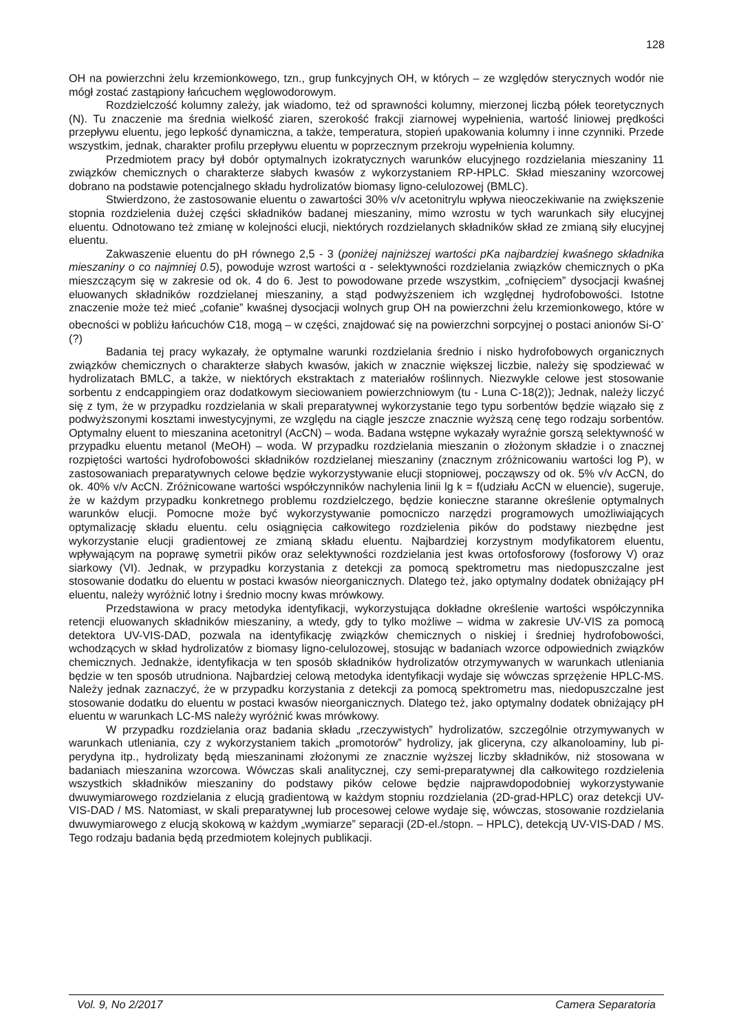128
OH na powierzchni żelu krzemionkowego, tzn., grup funkcyjnych OH, w których – ze względów sterycznych wodór nie mógł zostać zastąpiony łańcuchem węglowodorowym.
Rozdzielczość kolumny zależy, jak wiadomo, też od sprawności kolumny, mierzonej liczbą półek teoretycznych (N). Tu znaczenie ma średnia wielkość ziaren, szerokość frakcji ziarnowej wypełnienia, wartość liniowej prędkości przepływu eluentu, jego lepkość dynamiczna, a także, temperatura, stopień upakowania kolumny i inne czynniki. Przede wszystkim, jednak, charakter profilu przepływu eluentu w poprzecznym przekroju wypełnienia kolumny.
Przedmiotem pracy był dobór optymalnych izokratycznych warunków elucyjnego rozdzielania mieszaniny 11 związków chemicznych o charakterze słabych kwasów z wykorzystaniem RP-HPLC. Skład mieszaniny wzorcowej dobrano na podstawie potencjalnego składu hydrolizatów biomasy ligno-celulozowej (BMLC).
Stwierdzono, że zastosowanie eluentu o zawartości 30% v/v acetonitrylu wpływa nieoczekiwanie na zwiększenie stopnia rozdzielenia dużej części składników badanej mieszaniny, mimo wzrostu w tych warunkach siły elucyjnej eluentu. Odnotowano też zmianę w kolejności elucji, niektórych rozdzielanych składników skład ze zmianą siły elucyjnej eluentu.
Zakwaszenie eluentu do pH równego 2,5 - 3 (poniżej najniższej wartości pKa najbardziej kwaśnego składnika mieszaniny o co najmniej 0.5), powoduje wzrost wartości α - selektywności rozdzielania związków chemicznych o pKa mieszczącym się w zakresie od ok. 4 do 6. Jest to powodowane przede wszystkim, „cofnięciem” dysocjacji kwaśnej eluowanych składników rozdzielanej mieszaniny, a stąd podwyższeniem ich względnej hydrofobowości. Istotne znaczenie może też mieć „cofanie” kwaśnej dysocjacji wolnych grup OH na powierzchni żelu krzemionkowego, które w obecności w pobliżu łańcuchów C18, mogą – w części, znajdować się na powierzchni sorpcyjnej o postaci anionów Si-O<sup>-</sup> (?)
Badania tej pracy wykazały, że optymalne warunki rozdzielania średnio i nisko hydrofobowych organicznych związków chemicznych o charakterze słabych kwasów, jakich w znacznie większej liczbie, należy się spodziewać w hydrolizatach BMLC, a także, w niektórych ekstraktach z materiałów roślinnych. Niezwykle celowe jest stosowanie sorbentu z endcappingiem oraz dodatkowym sieciowaniem powierzchniowym (tu - Luna C-18(2)); Jednak, należy liczyć się z tym, że w przypadku rozdzielania w skali preparatywnej wykorzystanie tego typu sorbentów będzie wiązało się z podwyższonymi kosztami inwestycyjnymi, ze względu na ciągle jeszcze znacznie wyższą cenę tego rodzaju sorbentów. Optymalny eluent to mieszanina acetonitryl (AcCN) – woda. Badana wstępne wykazały wyraźnie gorszą selektywność w przypadku eluentu metanol (MeOH) – woda. W przypadku rozdzielania mieszanin o złożonym składzie i o znacznej rozpiętości wartości hydrofobowości składników rozdzielanej mieszaniny (znacznym zróżnicowaniu wartości log P), w zastosowaniach preparatywnych celowe będzie wykorzystywanie elucji stopniowej, począwszy od ok. 5% v/v AcCN, do ok. 40% v/v AcCN. Zróżnicowane wartości współczynników nachylenia linii lg k = f(udziału AcCN w eluencie), sugeruje, że w każdym przypadku konkretnego problemu rozdzielczego, będzie konieczne staranne określenie optymalnych warunków elucji. Pomocne może być wykorzystywanie pomocniczo narzędzi programowych umożliwiających optymalizację składu eluentu. celu osiągnięcia całkowitego rozdzielenia pików do podstawy niezbędne jest wykorzystanie elucji gradientowej ze zmianą składu eluentu. Najbardziej korzystnym modyfikatorem eluentu, wpływającym na poprawę symetrii pików oraz selektywności rozdzielania jest kwas ortofosforowy (fosforowy V) oraz siarkowy (VI). Jednak, w przypadku korzystania z detekcji za pomocą spektrometru mas niedopuszczalne jest stosowanie dodatku do eluentu w postaci kwasów nieorganicznych. Dlatego też, jako optymalny dodatek obniżający pH eluentu, należy wyróżnić lotny i średnio mocny kwas mrówkowy.
Przedstawiona w pracy metodyka identyfikacji, wykorzystująca dokładne określenie wartości współczynnika retencji eluowanych składników mieszaniny, a wtedy, gdy to tylko możliwe – widma w zakresie UV-VIS za pomocą detektora UV-VIS-DAD, pozwala na identyfikację związków chemicznych o niskiej i średniej hydrofobowości, wchodzących w skład hydrolizatów z biomasy ligno-celulozowej, stosując w badaniach wzorce odpowiednich związków chemicznych. Jednakże, identyfikacja w ten sposób składników hydrolizatów otrzymywanych w warunkach utleniania będzie w ten sposób utrudniona. Najbardziej celową metodyka identyfikacji wydaje się wówczas sprzężenie HPLC-MS. Należy jednak zaznaczyć, że w przypadku korzystania z detekcji za pomocą spektrometru mas, niedopuszczalne jest stosowanie dodatku do eluentu w postaci kwasów nieorganicznych. Dlatego też, jako optymalny dodatek obniżający pH eluentu w warunkach LC-MS należy wyróżnić kwas mrówkowy.
W przypadku rozdzielania oraz badania składu „rzeczywistych” hydrolizatów, szczególnie otrzymywanych w warunkach utleniania, czy z wykorzystaniem takich „promotorów” hydrolizy, jak gliceryna, czy alkanoloaminy, lub pi-perydyna itp., hydrolizaty będą mieszaninami złożonymi ze znacznie wyższej liczby składników, niż stosowana w badaniach mieszanina wzorcowa. Wówczas skali analitycznej, czy semi-preparatywnej dla całkowitego rozdzielenia wszystkich składników mieszaniny do podstawy pików celowe będzie najprawdopodobniej wykorzystywanie dwuwymiarowego rozdzielania z elucją gradientową w każdym stopniu rozdzielania (2D-grad-HPLC) oraz detekcji UV-VIS-DAD / MS. Natomiast, w skali preparatywnej lub procesowej celowe wydaje się, wówczas, stosowanie rozdzielania dwuwymiarowego z elucją skokową w każdym „wymiarze” separacji (2D-el./stopn. – HPLC), detekcją UV-VIS-DAD / MS. Tego rodzaju badania będą przedmiotem kolejnych publikacji.
Vol. 9, No 2/2017 Camera Separatoria